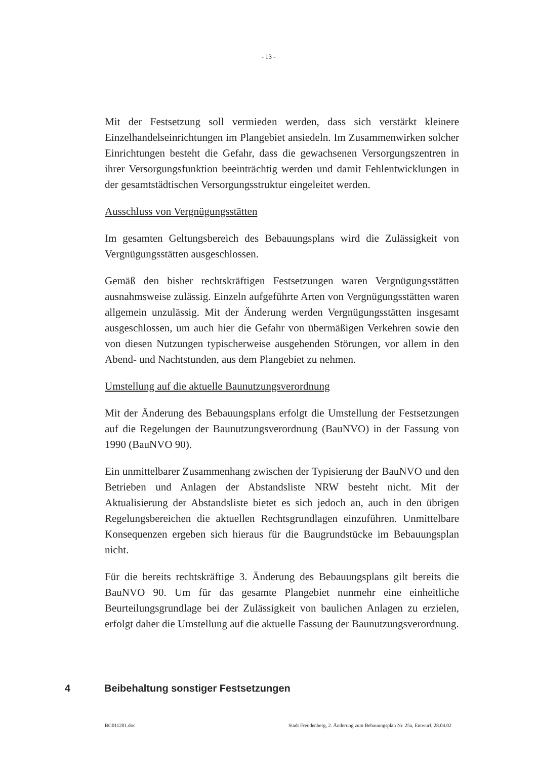- 13 -
Mit der Festsetzung soll vermieden werden, dass sich verstärkt kleinere Einzelhandelseinrichtungen im Plangebiet ansiedeln. Im Zusammenwirken solcher Einrichtungen besteht die Gefahr, dass die gewachsenen Versorgungszentren in ihrer Versorgungsfunktion beeinträchtig werden und damit Fehlentwicklungen in der gesamtstädtischen Versorgungsstruktur eingeleitet werden.
Ausschluss von Vergnügungsstätten
Im gesamten Geltungsbereich des Bebauungsplans wird die Zulässigkeit von Vergnügungsstätten ausgeschlossen.
Gemäß den bisher rechtskräftigen Festsetzungen waren Vergnügungsstätten ausnahmsweise zulässig. Einzeln aufgeführte Arten von Vergnügungsstätten waren allgemein unzulässig. Mit der Änderung werden Vergnügungsstätten insgesamt ausgeschlossen, um auch hier die Gefahr von übermäßigen Verkehren sowie den von diesen Nutzungen typischerweise ausgehenden Störungen, vor allem in den Abend- und Nachtstunden, aus dem Plangebiet zu nehmen.
Umstellung auf die aktuelle Baunutzungsverordnung
Mit der Änderung des Bebauungsplans erfolgt die Umstellung der Festsetzungen auf die Regelungen der Baunutzungsverordnung (BauNVO) in der Fassung von 1990 (BauNVO 90).
Ein unmittelbarer Zusammenhang zwischen der Typisierung der BauNVO und den Betrieben und Anlagen der Abstandsliste NRW besteht nicht. Mit der Aktualisierung der Abstandsliste bietet es sich jedoch an, auch in den übrigen Regelungsbereichen die aktuellen Rechtsgrundlagen einzuführen. Unmittelbare Konsequenzen ergeben sich hieraus für die Baugrundstücke im Bebauungsplan nicht.
Für die bereits rechtskräftige 3. Änderung des Bebauungsplans gilt bereits die BauNVO 90. Um für das gesamte Plangebiet nunmehr eine einheitliche Beurteilungsgrundlage bei der Zulässigkeit von baulichen Anlagen zu erzielen, erfolgt daher die Umstellung auf die aktuelle Fassung der Baunutzungsverordnung.
4 Beibehaltung sonstiger Festsetzungen
BG011201.doc Stadt Freudenberg, 2. Änderung zum Bebauungsplan Nr. 25a, Entwurf, 28.04.02